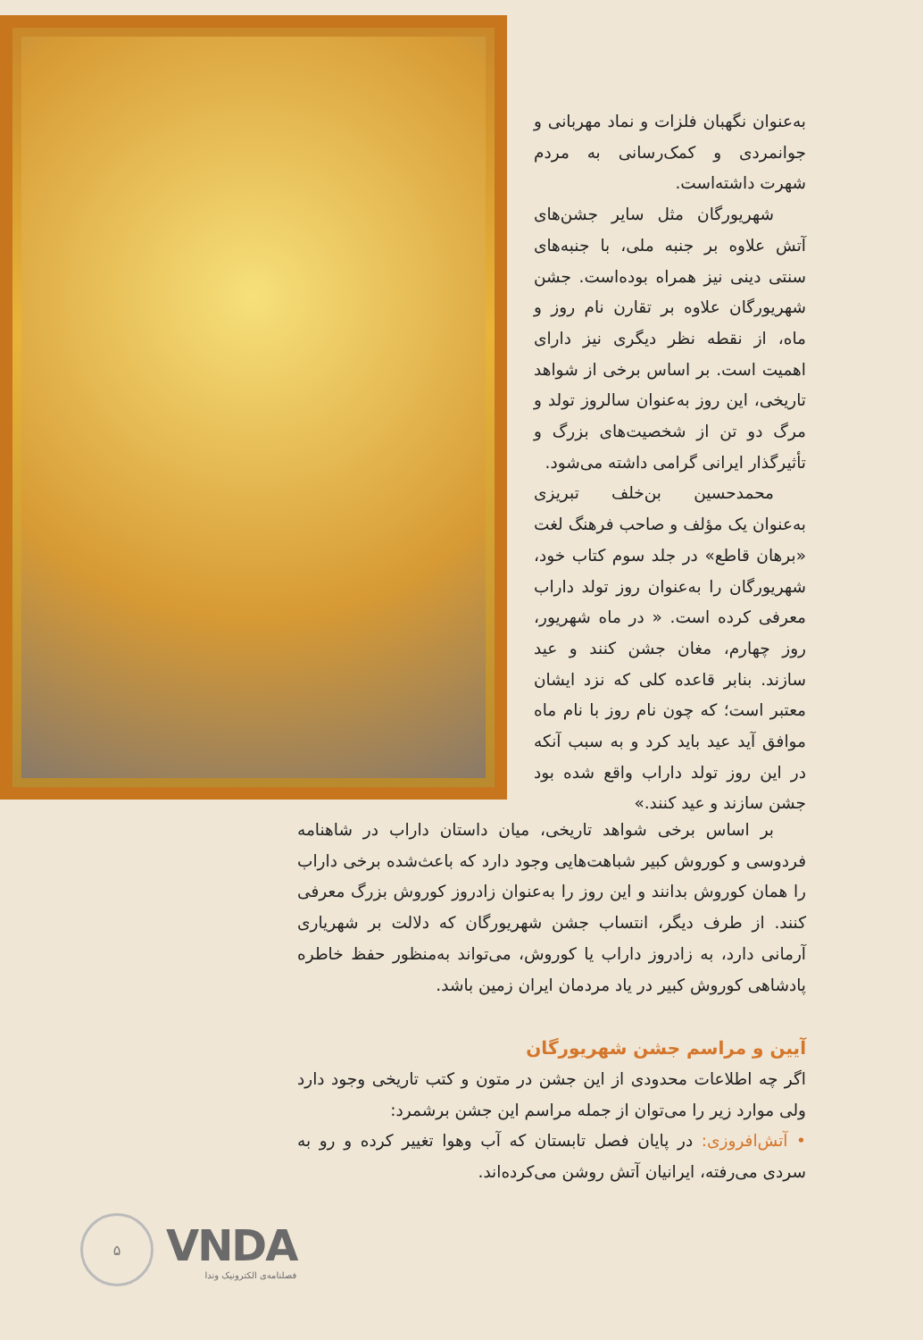به‌عنوان نگهبان فلزات و نماد مهربانی و جوانمردی و کمک‌رسانی به مردم شهرت داشته‌است.
شهریورگان مثل سایر جشن‌های آتش علاوه بر جنبه ملی، با جنبه‌های سنتی دینی نیز همراه بوده‌است. جشن شهریورگان علاوه بر تقارن نام روز و ماه، از نقطه نظر دیگری نیز دارای اهمیت است. بر اساس برخی از شواهد تاریخی، این روز به‌عنوان سالروز تولد و مرگ دو تن از شخصیت‌های بزرگ و تأثیرگذار ایرانی گرامی داشته می‌شود.
محمدحسین بن‌خلف تبریزی به‌عنوان یک مؤلف و صاحب فرهنگ لغت «برهان قاطع» در جلد سوم کتاب خود، شهریورگان را به‌عنوان روز تولد داراب معرفی کرده است. « در ماه شهریور، روز چهارم، مغان جشن کنند و عید سازند. بنابر قاعده کلی که نزد ایشان معتبر است؛ که چون نام روز با نام ماه موافق آید عید باید کرد و به سبب آنکه در این روز تولد داراب واقع شده بود جشن سازند و عید کنند.»
بر اساس برخی شواهد تاریخی، میان داستان داراب در شاهنامه فردوسی و کوروش کبیر شباهت‌هایی وجود دارد که باعث‌شده برخی داراب را همان کوروش بدانند و این روز را به‌عنوان زادروز کوروش بزرگ معرفی کنند. از طرف دیگر، انتساب جشن شهریورگان که دلالت بر شهریاری آرمانی دارد، به زادروز داراب یا کوروش، می‌تواند به‌منظور حفظ خاطره پادشاهی کوروش کبیر در یاد مردمان ایران زمین باشد.
آیین و مراسم جشن شهریورگان
اگر چه اطلاعات محدودی از این جشن در متون و کتب تاریخی وجود دارد ولی موارد زیر را می‌توان از جمله مراسم این جشن برشمرد:
• آتش‌افروزی: در پایان فصل تابستان که آب وهوا تغییر کرده و رو به سردی می‌رفته، ایرانیان آتش روشن می‌کرده‌اند.
۵
VNDA
فصلنامه‌ی الکترونیک وندا